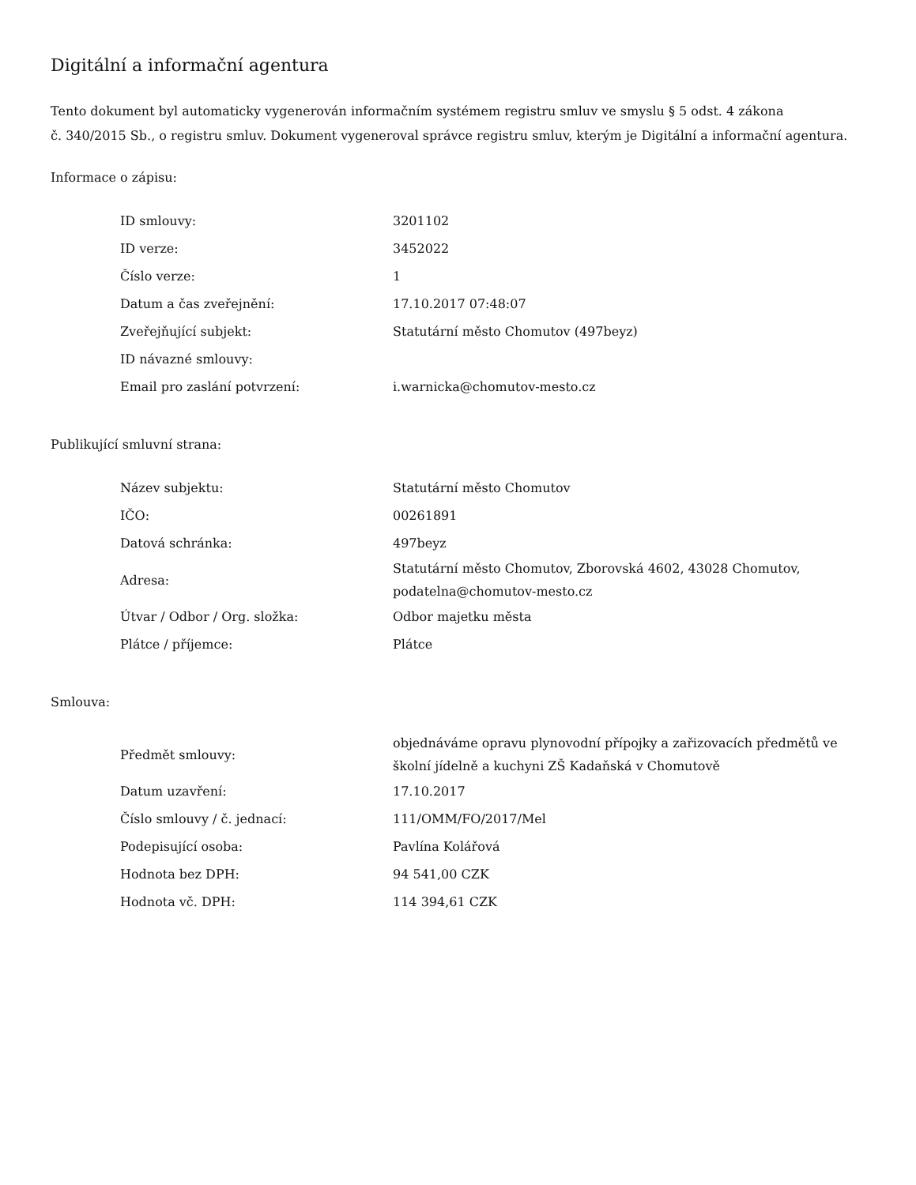Digitální a informační agentura
Tento dokument byl automaticky vygenerován informačním systémem registru smluv ve smyslu § 5 odst. 4 zákona
č. 340/2015 Sb., o registru smluv. Dokument vygeneroval správce registru smluv, kterým je Digitální a informační agentura.
Informace o zápisu:
| ID smlouvy: | 3201102 |
| ID verze: | 3452022 |
| Číslo verze: | 1 |
| Datum a čas zveřejnění: | 17.10.2017 07:48:07 |
| Zveřejňující subjekt: | Statutární město Chomutov (497beyz) |
| ID návazné smlouvy: | |
| Email pro zaslání potvrzení: | i.warnicka@chomutov-mesto.cz |
Publikující smluvní strana:
| Název subjektu: | Statutární město Chomutov |
| IČO: | 00261891 |
| Datová schránka: | 497beyz |
| Adresa: | Statutární město Chomutov, Zborovská 4602, 43028 Chomutov, podatelna@chomutov-mesto.cz |
| Útvar / Odbor / Org. složka: | Odbor majetku města |
| Plátce / příjemce: | Plátce |
Smlouva:
| Předmět smlouvy: | objednáváme opravu plynovodní přípojky a zařizovacích předmětů ve školní jídelně a kuchyni ZŠ Kadaňská v Chomutově |
| Datum uzavření: | 17.10.2017 |
| Číslo smlouvy / č. jednací: | 111/OMM/FO/2017/Mel |
| Podepisující osoba: | Pavlína Kolářová |
| Hodnota bez DPH: | 94 541,00 CZK |
| Hodnota vč. DPH: | 114 394,61 CZK |